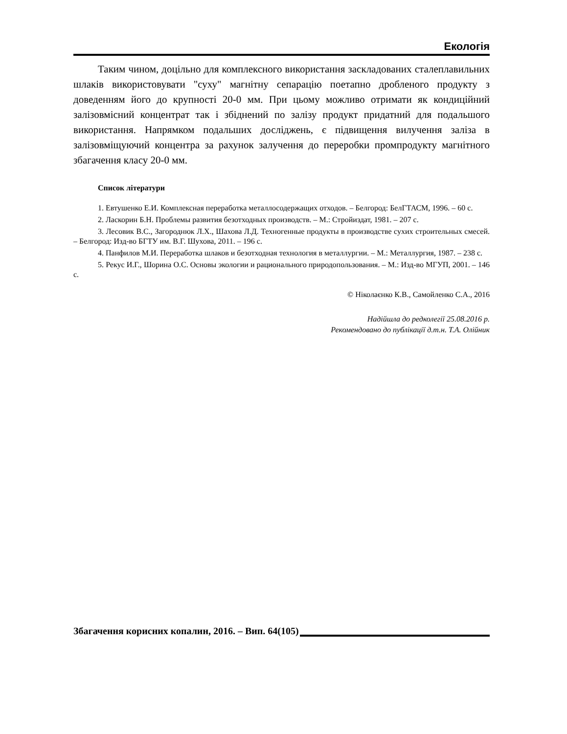Екологія
Таким чином, доцільно для комплексного використання заскладованих сталеплавильних шлаків використовувати "суху" магнітну сепарацію поетапно дробленого продукту з доведенням його до крупності 20-0 мм. При цьому можливо отримати як кондиційний залізовмісний концентрат так і збіднений по залізу продукт придатний для подальшого використання. Напрямком подальших досліджень, є підвищення вилучення заліза в залізовміщуючий концентра за рахунок залучення до переробки промпродукту магнітного збагачення класу 20-0 мм.
Список літератури
1. Евтушенко Е.И. Комплексная переработка металлосодержащих отходов. – Белгород: БелГТАСМ, 1996. – 60 с.
2. Ласкорин Б.Н. Проблемы развития безотходных производств. – М.: Стройиздат, 1981. – 207 с.
3. Лесовик В.С., Загороднюк Л.Х., Шахова Л.Д. Техногенные продукты в производстве сухих строительных смесей. – Белгород: Изд-во БГТУ им. В.Г. Шухова, 2011. – 196 с.
4. Панфилов М.И. Переработка шлаков и безотходная технология в металлургии. – М.: Металлургия, 1987. – 238 с.
5. Рекус И.Г., Шорина О.С. Основы экологии и рационального природопользования. – М.: Изд-во МГУП, 2001. – 146 с.
© Ніколаєнко К.В., Самойленко С.А., 2016
Надійшла до редколегії 25.08.2016 р.
Рекомендовано до публікації д.т.н. Т.А. Олійник
Збагачення корисних копалин, 2016. – Вип. 64(105)